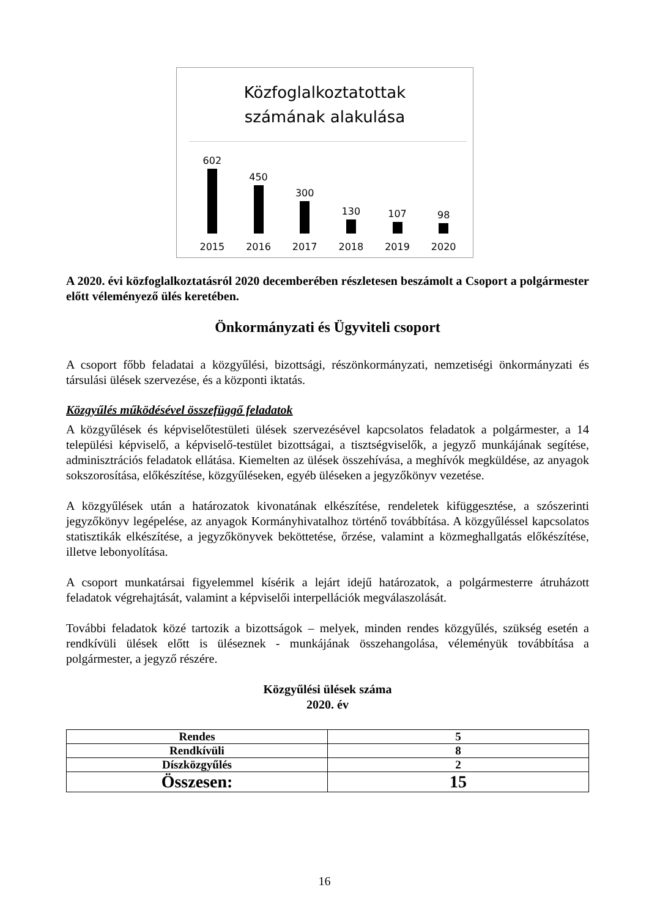Közfoglalkoztatottak
számának alakulása
602
450
300
130
107
98
2015 2016 2017 2018 2019 2020
A 2020. évi közfoglalkoztatásról 2020 decemberében részletesen beszámolt a Csoport a polgármester előtt véleményező ülés keretében.
Önkormányzati és Ügyviteli csoport
A csoport főbb feladatai a közgyűlési, bizottsági, részönkormányzati, nemzetiségi önkormányzati és társulási ülések szervezése, és a központi iktatás.
Közgyűlés működésével összefüggő feladatok
A közgyűlések és képviselőtestületi ülések szervezésével kapcsolatos feladatok a polgármester, a 14 települési képviselő, a képviselő-testület bizottságai, a tisztségviselők, a jegyző munkájának segítése, adminisztrációs feladatok ellátása. Kiemelten az ülések összehívása, a meghívók megküldése, az anyagok sokszorosítása, előkészítése, közgyűléseken, egyéb üléseken a jegyzőkönyv vezetése.
A közgyűlések után a határozatok kivonatának elkészítése, rendeletek kifüggesztése, a szószerinti jegyzőkönyv legépelése, az anyagok Kormányhivatalhoz történő továbbítása. A közgyűléssel kapcsolatos statisztikák elkészítése, a jegyzőkönyvek beköttetése, őrzése, valamint a közmeghallgatás előkészítése, illetve lebonyolítása.
A csoport munkatársai figyelemmel kísérik a lejárt idejű határozatok, a polgármesterre átruházott feladatok végrehajtását, valamint a képviselői interpellációk megválaszolását.
További feladatok közé tartozik a bizottságok – melyek, minden rendes közgyűlés, szükség esetén a rendkívüli ülések előtt is üléseznek - munkájának összehangolása, véleményük továbbítása a polgármester, a jegyző részére.
Közgyűlési ülések száma
2020. év
| Rendes | 5 |
| Rendkívüli | 8 |
| Díszközgyűlés | 2 |
| Összesen: | 15 |
16